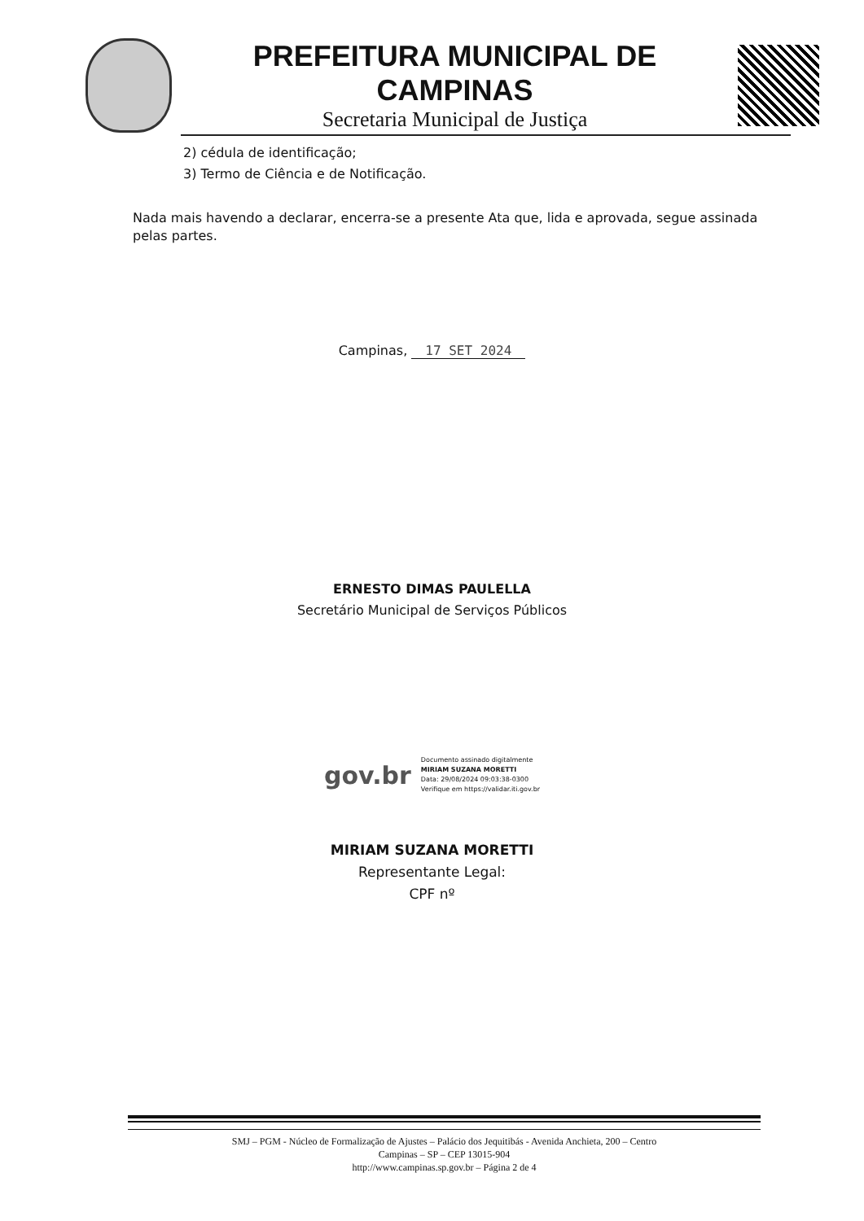PREFEITURA MUNICIPAL DE CAMPINAS
Secretaria Municipal de Justiça
2) cédula de identificação;
3) Termo de Ciência e de Notificação.
Nada mais havendo a declarar, encerra-se a presente Ata que, lida e aprovada, segue assinada pelas partes.
Campinas, 17 SET 2024
ERNESTO DIMAS PAULELLA
Secretário Municipal de Serviços Públicos
gov.br
Documento assinado digitalmente
MIRIAM SUZANA MORETTI
Data: 29/08/2024 09:03:38-0300
Verifique em https://validar.iti.gov.br
MIRIAM SUZANA MORETTI
Representante Legal:
CPF nº
SMJ – PGM - Núcleo de Formalização de Ajustes – Palácio dos Jequitibás - Avenida Anchieta, 200 – Centro
Campinas – SP – CEP 13015-904
http://www.campinas.sp.gov.br – Página 2 de 4